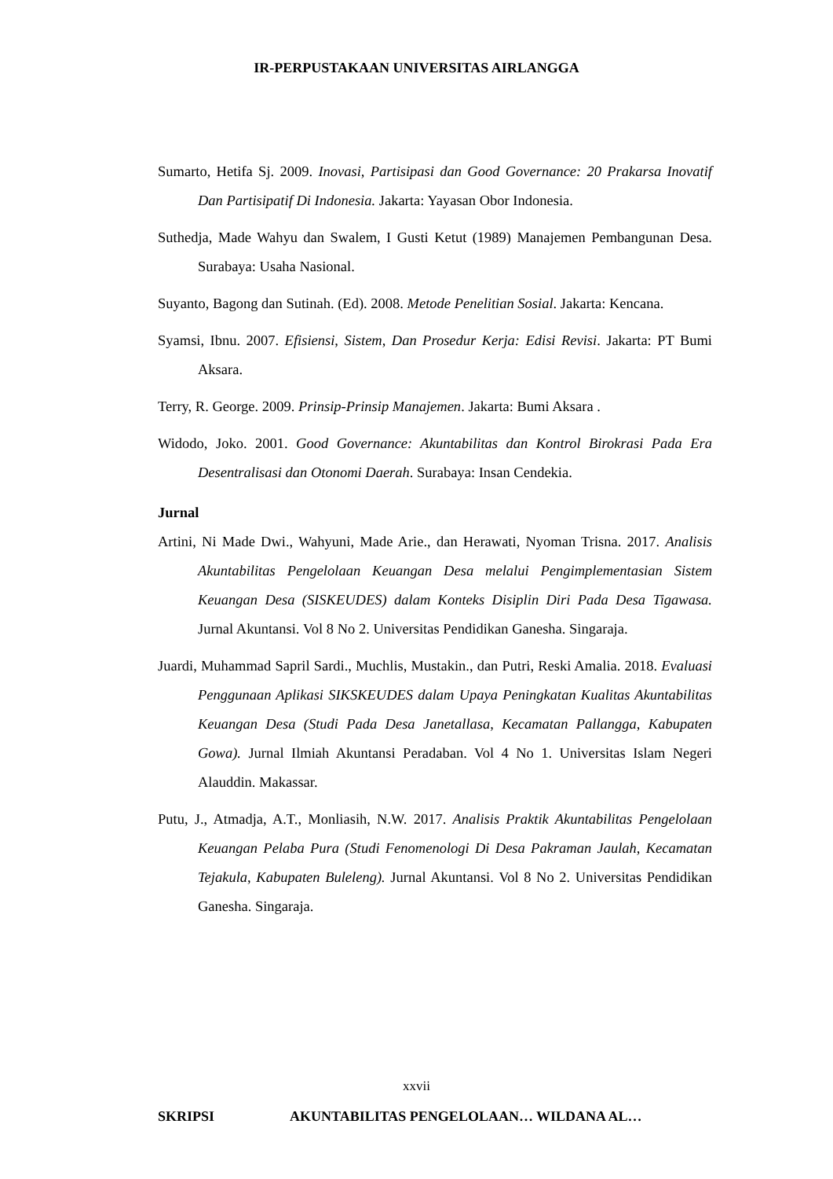IR-PERPUSTAKAAN UNIVERSITAS AIRLANGGA
Sumarto, Hetifa Sj. 2009. Inovasi, Partisipasi dan Good Governance: 20 Prakarsa Inovatif Dan Partisipatif Di Indonesia. Jakarta: Yayasan Obor Indonesia.
Suthedja, Made Wahyu dan Swalem, I Gusti Ketut (1989) Manajemen Pembangunan Desa. Surabaya: Usaha Nasional.
Suyanto, Bagong dan Sutinah. (Ed). 2008. Metode Penelitian Sosial. Jakarta: Kencana.
Syamsi, Ibnu. 2007. Efisiensi, Sistem, Dan Prosedur Kerja: Edisi Revisi. Jakarta: PT Bumi Aksara.
Terry, R. George. 2009. Prinsip-Prinsip Manajemen. Jakarta: Bumi Aksara .
Widodo, Joko. 2001. Good Governance: Akuntabilitas dan Kontrol Birokrasi Pada Era Desentralisasi dan Otonomi Daerah. Surabaya: Insan Cendekia.
Jurnal
Artini, Ni Made Dwi., Wahyuni, Made Arie., dan Herawati, Nyoman Trisna. 2017. Analisis Akuntabilitas Pengelolaan Keuangan Desa melalui Pengimplementasian Sistem Keuangan Desa (SISKEUDES) dalam Konteks Disiplin Diri Pada Desa Tigawasa. Jurnal Akuntansi. Vol 8 No 2. Universitas Pendidikan Ganesha. Singaraja.
Juardi, Muhammad Sapril Sardi., Muchlis, Mustakin., dan Putri, Reski Amalia. 2018. Evaluasi Penggunaan Aplikasi SIKSKEUDES dalam Upaya Peningkatan Kualitas Akuntabilitas Keuangan Desa (Studi Pada Desa Janetallasa, Kecamatan Pallangga, Kabupaten Gowa). Jurnal Ilmiah Akuntansi Peradaban. Vol 4 No 1. Universitas Islam Negeri Alauddin. Makassar.
Putu, J., Atmadja, A.T., Monliasih, N.W. 2017. Analisis Praktik Akuntabilitas Pengelolaan Keuangan Pelaba Pura (Studi Fenomenologi Di Desa Pakraman Jaulah, Kecamatan Tejakula, Kabupaten Buleleng). Jurnal Akuntansi. Vol 8 No 2. Universitas Pendidikan Ganesha. Singaraja.
xxvii
SKRIPSI AKUNTABILITAS PENGELOLAAN… WILDANA AL…